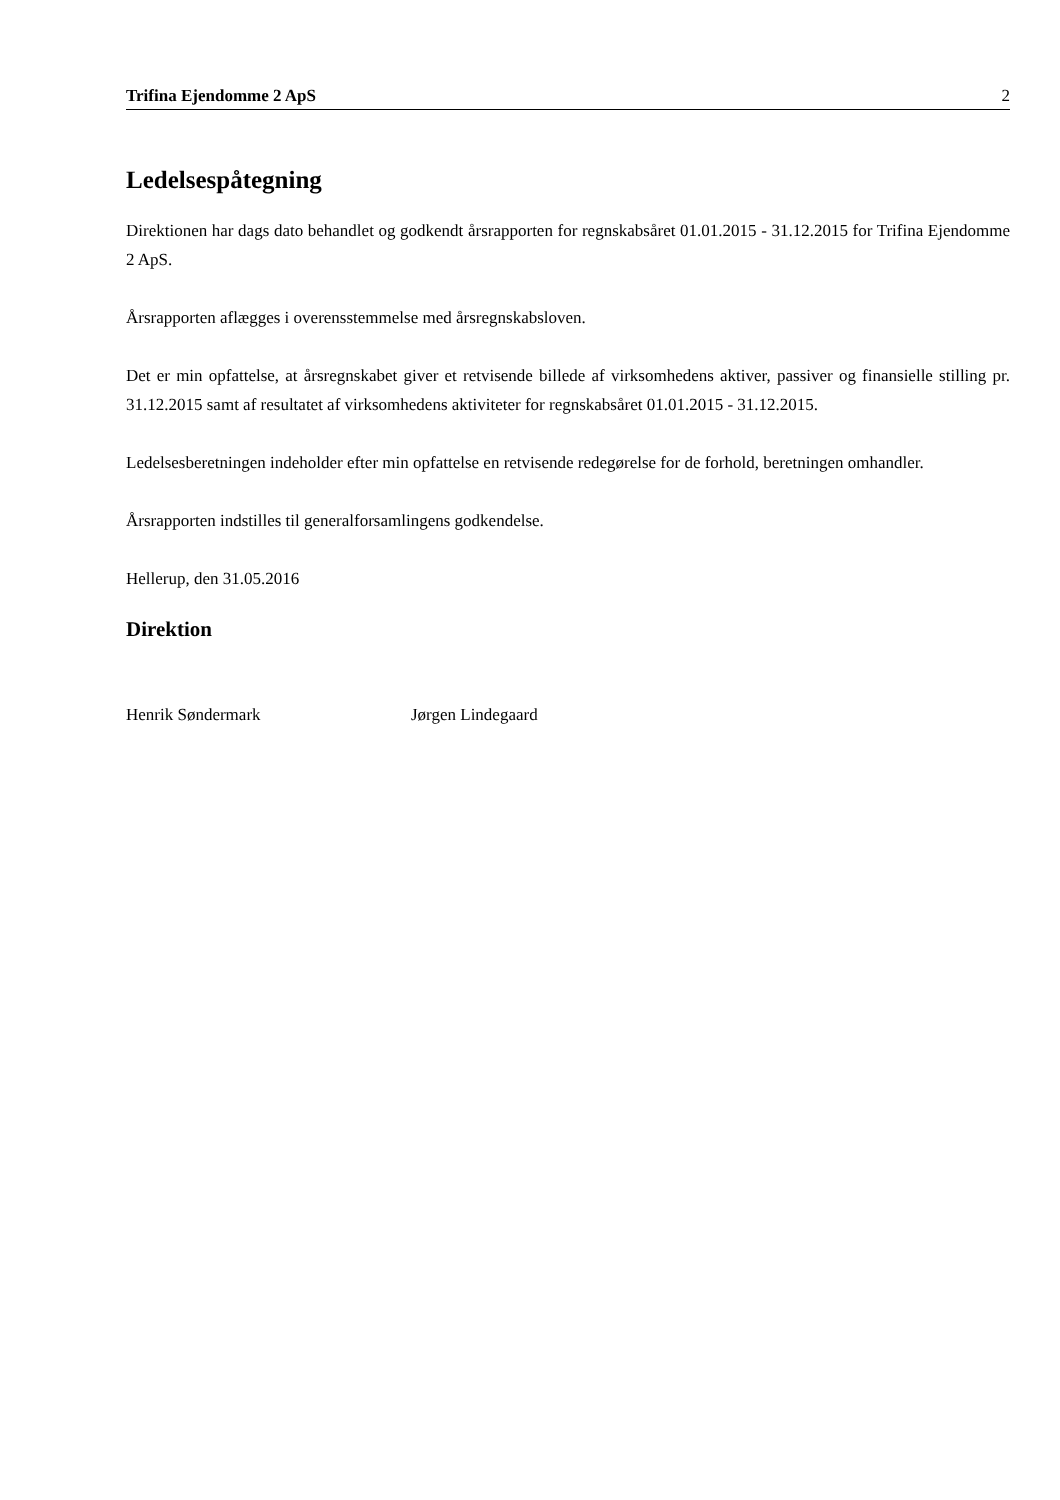Trifina Ejendomme 2 ApS 2
Ledelsespåtegning
Direktionen har dags dato behandlet og godkendt årsrapporten for regnskabsåret 01.01.2015 - 31.12.2015 for Trifina Ejendomme 2 ApS.
Årsrapporten aflægges i overensstemmelse med årsregnskabsloven.
Det er min opfattelse, at årsregnskabet giver et retvisende billede af virksomhedens aktiver, passiver og finansielle stilling pr. 31.12.2015 samt af resultatet af virksomhedens aktiviteter for regnskabsåret 01.01.2015 - 31.12.2015.
Ledelsesberetningen indeholder efter min opfattelse en retvisende redegørelse for de forhold, beretningen omhandler.
Årsrapporten indstilles til generalforsamlingens godkendelse.
Hellerup, den 31.05.2016
Direktion
Henrik Søndermark Jørgen Lindegaard